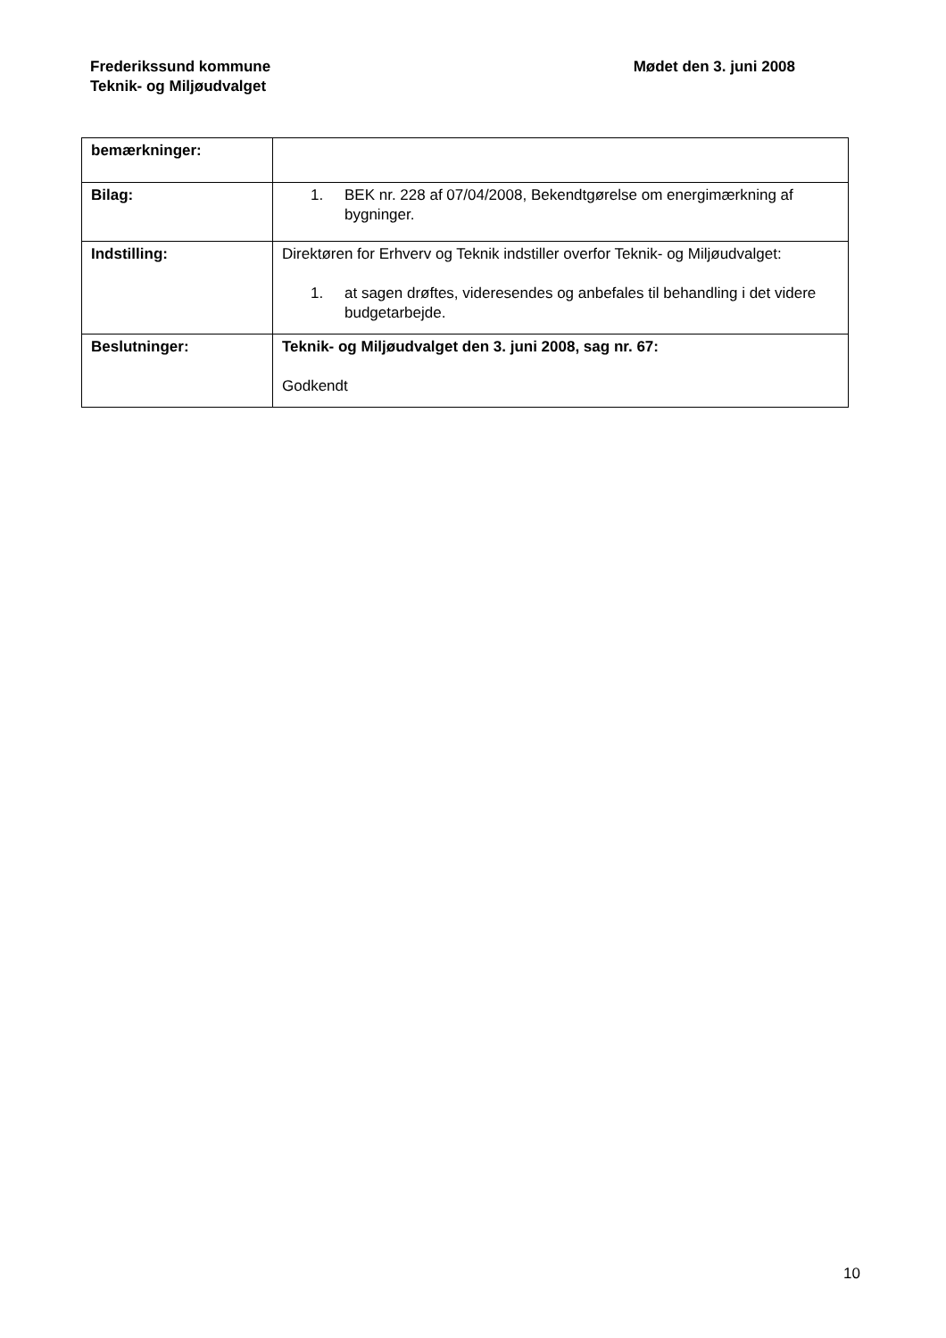Frederikssund kommune
Teknik- og Miljøudvalget
Mødet den 3. juni 2008
| bemærkninger: | |
| Bilag: | 1. BEK nr. 228 af 07/04/2008, Bekendtgørelse om energimærkning af bygninger. |
| Indstilling: | Direktøren for Erhverv og Teknik indstiller overfor Teknik- og Miljøudvalget: 1. at sagen drøftes, videresendes og anbefales til behandling i det videre budgetarbejde. |
| Beslutninger: | Teknik- og Miljøudvalget den 3. juni 2008, sag nr. 67: Godkendt |
10